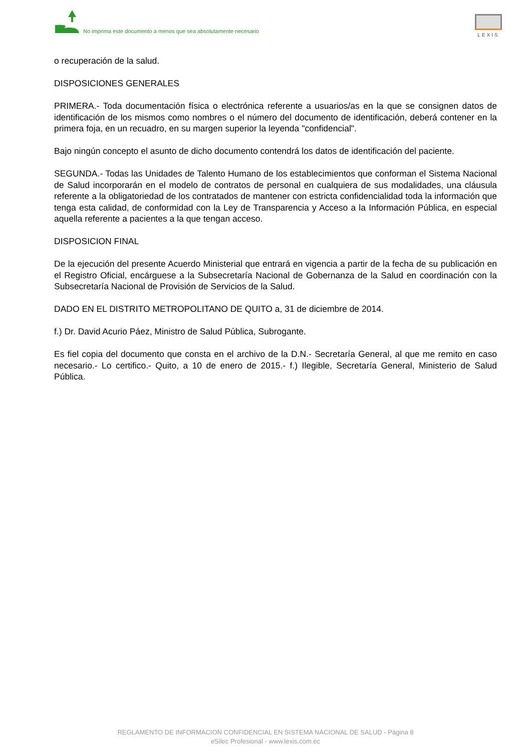No imprima este documento a menos que sea absolutamente necesario
LEXIS
o recuperación de la salud.
DISPOSICIONES GENERALES
PRIMERA.- Toda documentación física o electrónica referente a usuarios/as en la que se consignen datos de identificación de los mismos como nombres o el número del documento de identificación, deberá contener en la primera foja, en un recuadro, en su margen superior la leyenda "confidencial".
Bajo ningún concepto el asunto de dicho documento contendrá los datos de identificación del paciente.
SEGUNDA.- Todas las Unidades de Talento Humano de los establecimientos que conforman el Sistema Nacional de Salud incorporarán en el modelo de contratos de personal en cualquiera de sus modalidades, una cláusula referente a la obligatoriedad de los contratados de mantener con estricta confidencialidad toda la información que tenga esta calidad, de conformidad con la Ley de Transparencia y Acceso a la Información Pública, en especial aquella referente a pacientes a la que tengan acceso.
DISPOSICION FINAL
De la ejecución del presente Acuerdo Ministerial que entrará en vigencia a partir de la fecha de su publicación en el Registro Oficial, encárguese a la Subsecretaría Nacional de Gobernanza de la Salud en coordinación con la Subsecretaría Nacional de Provisión de Servicios de la Salud.
DADO EN EL DISTRITO METROPOLITANO DE QUITO a, 31 de diciembre de 2014.
f.) Dr. David Acurio Páez, Ministro de Salud Pública, Subrogante.
Es fiel copia del documento que consta en el archivo de la D.N.- Secretaría General, al que me remito en caso necesario.- Lo certifico.- Quito, a 10 de enero de 2015.- f.) Ilegible, Secretaría General, Ministerio de Salud Pública.
REGLAMENTO DE INFORMACION CONFIDENCIAL EN SISTEMA NACIONAL DE SALUD - Página 8
eSilec Profesional - www.lexis.com.ec